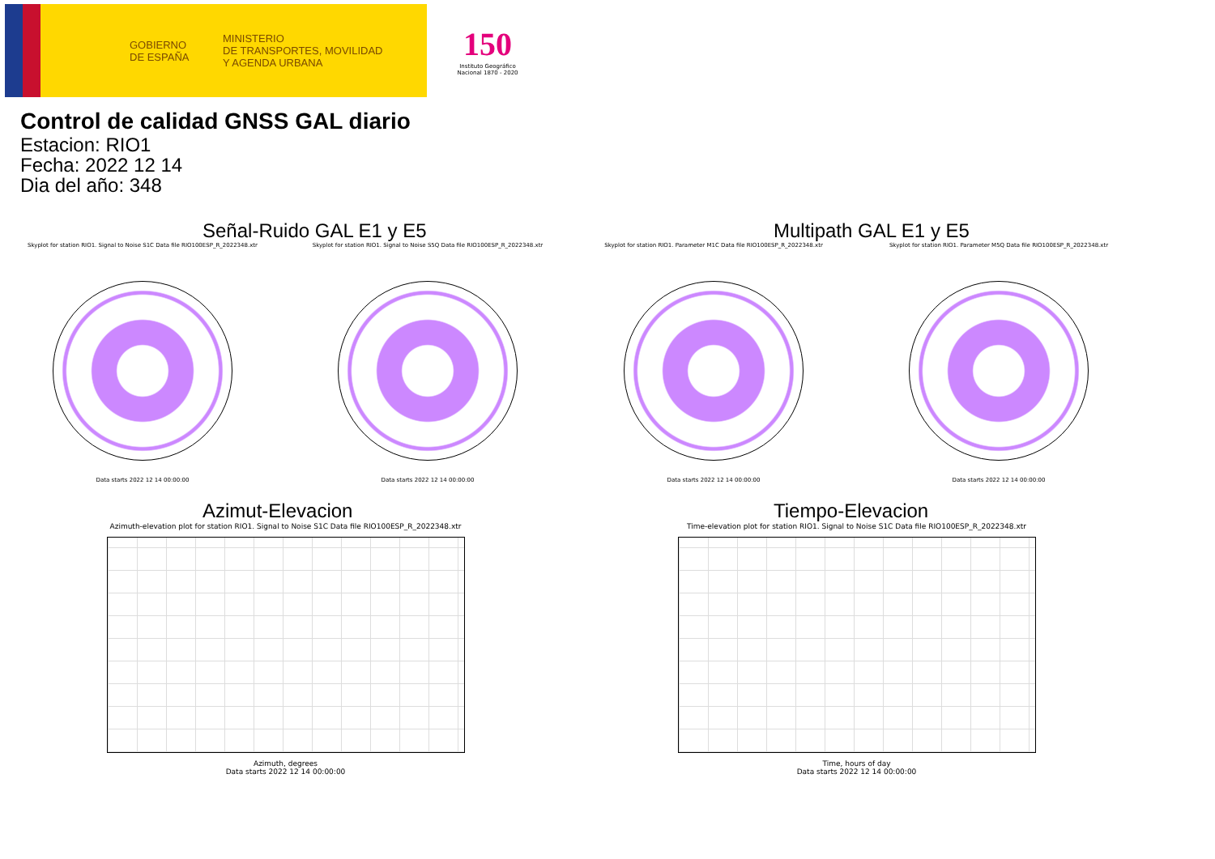GOBIERNO
DE ESPAÑA
MINISTERIO
DE TRANSPORTES, MOVILIDAD
Y AGENDA URBANA
150
Instituto Geográfico
Nacional 1870 - 2020
Control de calidad GNSS GAL diario
Estacion: RIO1
Fecha: 2022 12 14
Dia del año: 348
Señal-Ruido GAL E1 y E5
Skyplot for station RIO1. Signal to Noise S1C Data file RIO100ESP_R_2022348.xtr
Data starts 2022 12 14 00:00:00
Skyplot for station RIO1. Signal to Noise S5Q Data file RIO100ESP_R_2022348.xtr
Data starts 2022 12 14 00:00:00
Multipath GAL E1 y E5
Skyplot for station RIO1. Parameter M1C Data file RIO100ESP_R_2022348.xtr
Data starts 2022 12 14 00:00:00
Skyplot for station RIO1. Parameter M5Q Data file RIO100ESP_R_2022348.xtr
Data starts 2022 12 14 00:00:00
Azimut-Elevacion
Azimuth-elevation plot for station RIO1. Signal to Noise S1C Data file RIO100ESP_R_2022348.xtr
Azimuth, degrees
Data starts 2022 12 14 00:00:00
Tiempo-Elevacion
Time-elevation plot for station RIO1. Signal to Noise S1C Data file RIO100ESP_R_2022348.xtr
Time, hours of day
Data starts 2022 12 14 00:00:00